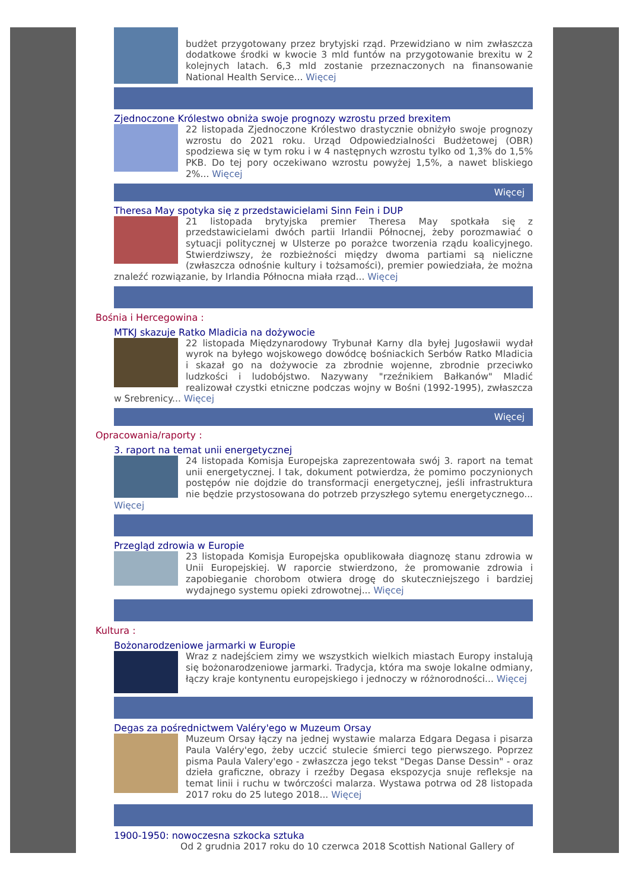budżet przygotowany przez brytyjski rząd. Przewidziano w nim zwłaszcza dodatkowe środki w kwocie 3 mld funtów na przygotowanie brexitu w 2 kolejnych latach. 6,3 mld zostanie przeznaczonych na finansowanie National Health Service... Więcej
Zjednoczone Królestwo obniża swoje prognozy wzrostu przed brexitem
22 listopada Zjednoczone Królestwo drastycznie obniżyło swoje prognozy wzrostu do 2021 roku. Urząd Odpowiedzialności Budżetowej (OBR) spodziewa się w tym roku i w 4 następnych wzrostu tylko od 1,3% do 1,5% PKB. Do tej pory oczekiwano wzrostu powyżej 1,5%, a nawet bliskiego 2%... Więcej
Więcej
Theresa May spotyka się z przedstawicielami Sinn Fein i DUP
21 listopada brytyjska premier Theresa May spotkała się z przedstawicielami dwóch partii Irlandii Północnej, żeby porozmawiać o sytuacji politycznej w Ulsterze po porażce tworzenia rządu koalicyjnego. Stwierdziwszy, że rozbieżności między dwoma partiami są nieliczne (zwłaszcza odnośnie kultury i tożsamości), premier powiedziała, że można znaleźć rozwiązanie, by Irlandia Północna miała rząd... Więcej
Bośnia i Hercegowina :
MTKJ skazuje Ratko Mladicia na dożywocie
22 listopada Międzynarodowy Trybunał Karny dla byłej Jugosławii wydał wyrok na byłego wojskowego dowódcę bośniackich Serbów Ratko Mladicia i skazał go na dożywocie za zbrodnie wojenne, zbrodnie przeciwko ludzkości i ludobójstwo. Nazywany "rzeźnikiem Bałkanów" Mladić realizował czystki etniczne podczas wojny w Bośni (1992-1995), zwłaszcza w Srebrenicy... Więcej
Więcej
Opracowania/raporty :
3. raport na temat unii energetycznej
24 listopada Komisja Europejska zaprezentowała swój 3. raport na temat unii energetycznej. I tak, dokument potwierdza, że pomimo poczynionych postępów nie dojdzie do transformacji energetycznej, jeśli infrastruktura nie będzie przystosowana do potrzeb przyszłego sytemu energetycznego... Więcej
Przegląd zdrowia w Europie
23 listopada Komisja Europejska opublikowała diagnozę stanu zdrowia w Unii Europejskiej. W raporcie stwierdzono, że promowanie zdrowia i zapobieganie chorobom otwiera drogę do skuteczniejszego i bardziej wydajnego systemu opieki zdrowotnej... Więcej
Kultura :
Bożonarodzeniowe jarmarki w Europie
Wraz z nadejściem zimy we wszystkich wielkich miastach Europy instalują się bożonarodzeniowe jarmarki. Tradycja, która ma swoje lokalne odmiany, łączy kraje kontynentu europejskiego i jednoczy w różnorodności... Więcej
Degas za pośrednictwem Valéry'ego w Muzeum Orsay
Muzeum Orsay łączy na jednej wystawie malarza Edgara Degasa i pisarza Paula Valéry'ego, żeby uczcić stulecie śmierci tego pierwszego. Poprzez pisma Paula Valery'ego - zwłaszcza jego tekst "Degas Danse Dessin" - oraz dzieła graficzne, obrazy i rzeźby Degasa ekspozycja snuje refleksje na temat linii i ruchu w twórczości malarza. Wystawa potrwa od 28 listopada 2017 roku do 25 lutego 2018... Więcej
1900-1950: nowoczesna szkocka sztuka
Od 2 grudnia 2017 roku do 10 czerwca 2018 Scottish National Gallery of